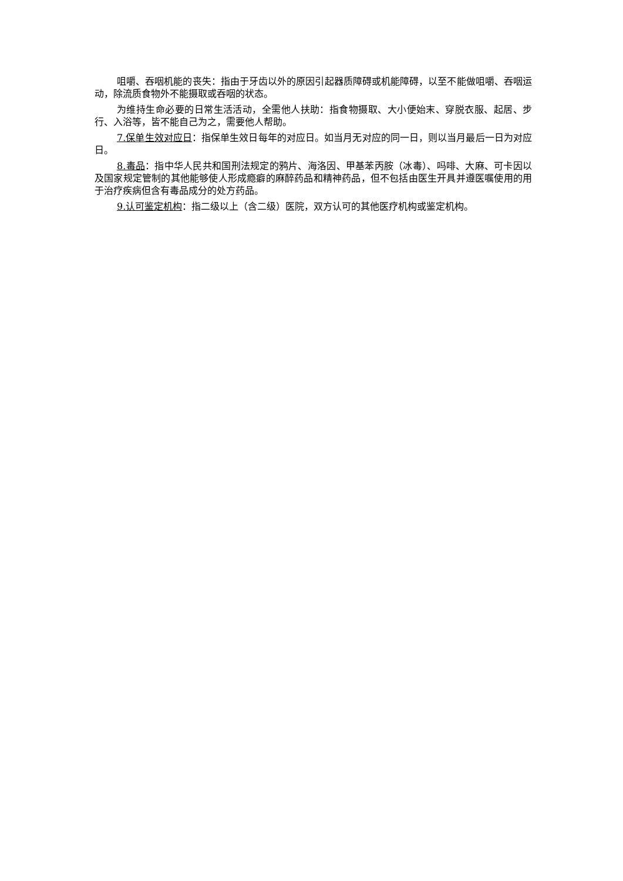咀嚼、吞咽机能的丧失：指由于牙齿以外的原因引起器质障碍或机能障碍，以至不能做咀嚼、吞咽运动，除流质食物外不能摄取或吞咽的状态。
为维持生命必要的日常生活活动，全需他人扶助：指食物摄取、大小便始末、穿脱衣服、起居、步行、入浴等，皆不能自己为之，需要他人帮助。
7.保单生效对应日：指保单生效日每年的对应日。如当月无对应的同一日，则以当月最后一日为对应日。
8.毒品：指中华人民共和国刑法规定的鸦片、海洛因、甲基苯丙胺（冰毒）、吗啡、大麻、可卡因以及国家规定管制的其他能够使人形成瘾癖的麻醉药品和精神药品，但不包括由医生开具并遵医嘱使用的用于治疗疾病但含有毒品成分的处方药品。
9.认可鉴定机构：指二级以上（含二级）医院，双方认可的其他医疗机构或鉴定机构。